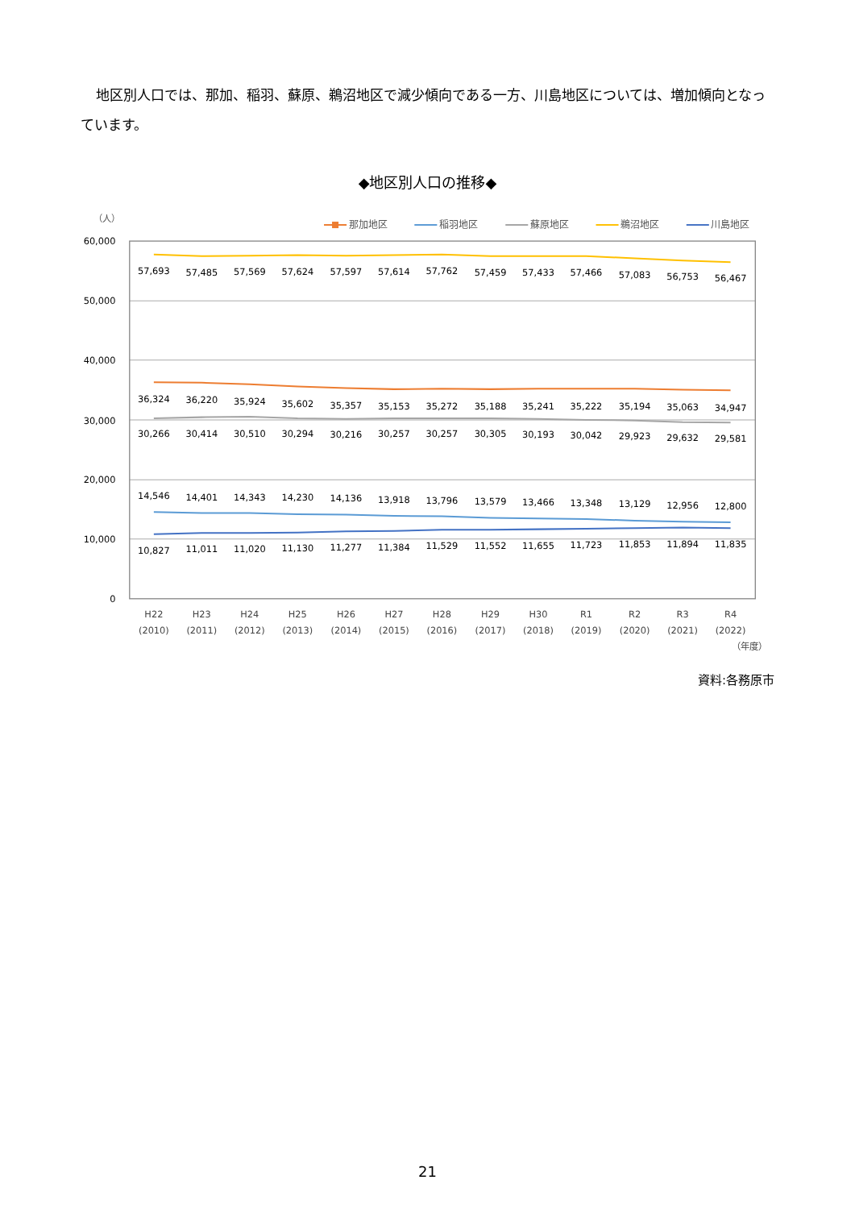地区別人口では、那加、稲羽、蘇原、鵜沼地区で減少傾向である一方、川島地区については、増加傾向となっています。
◆地区別人口の推移◆
60,000
50,000
40,000
30,000
20,000
10,000
0
（人）
那加地区
稲羽地区
蘇原地区
鵜沼地区
川島地区
57,693
57,485
57,569
57,624
57,597
57,614
57,762
57,459
57,433
57,466
57,083
56,753
56,467
36,324
36,220
35,924
35,602
35,357
35,153
35,272
35,188
35,241
35,222
35,194
35,063
34,947
30,266
30,414
30,510
30,294
30,216
30,257
30,257
30,305
30,193
30,042
29,923
29,632
29,581
14,546
14,401
14,343
14,230
14,136
13,918
13,796
13,579
13,466
13,348
13,129
12,956
12,800
10,827
11,011
11,020
11,130
11,277
11,384
11,529
11,552
11,655
11,723
11,853
11,894
11,835
H22
H23
H24
H25
H26
H27
H28
H29
H30
R1
R2
R3
R4
(2010)
(2011)
(2012)
(2013)
(2014)
(2015)
(2016)
(2017)
(2018)
(2019)
(2020)
(2021)
(2022)
（年度）
資料:各務原市
21